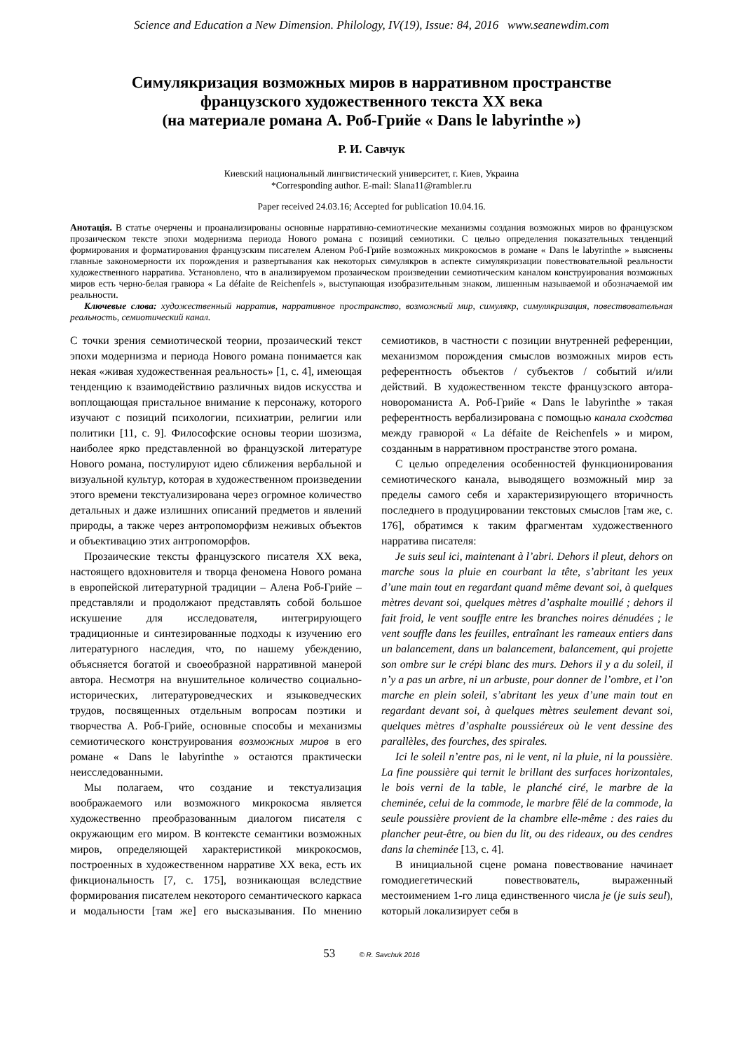Science and Education a New Dimension. Philology, IV(19), Issue: 84, 2016 www.seanewdim.com
Симулякризация возможных миров в нарративном пространстве
французского художественного текста XX века
(на материале романа А. Роб-Грийе « Dans le labyrinthe »)
Р. И. Савчук
Киевский национальный лингвистический университет, г. Киев, Украина
*Corresponding author. E-mail: Slana11@rambler.ru
Paper received 24.03.16; Accepted for publication 10.04.16.
Анотація. В статье очерчены и проанализированы основные нарративно-семиотические механизмы создания возможных миров во французском прозаическом тексте эпохи модернизма периода Нового романа с позиций семиотики. С целью определения показательных тенденций формирования и форматирования французским писателем Аленом Роб-Грийе возможных микрокосмов в романе « Dans le labyrinthe » выяснены главные закономерности их порождения и развертывания как некоторых симулякров в аспекте симулякризации повествовательной реальности художественного нарратива. Установлено, что в анализируемом прозаическом произведении семиотическим каналом конструирования возможных миров есть черно-белая гравюра « La défaite de Reichenfels », выступающая изобразительным знаком, лишенным называемой и обозначаемой им реальности.
Ключевые слова: художественный нарратив, нарративное пространство, возможный мир, симулякр, симулякризация, повествовательная реальность, семиотический канал.
С точки зрения семиотической теории, прозаический текст эпохи модернизма и периода Нового романа понимается как некая «живая художественная реальность» [1, с. 4], имеющая тенденцию к взаимодействию различных видов искусства и воплощающая пристальное внимание к персонажу, которого изучают с позиций психологии, психиатрии, религии или политики [11, с. 9]. Философские основы теории шозизма, наиболее ярко представленной во французской литературе Нового романа, постулируют идею сближения вербальной и визуальной культур, которая в художественном произведении этого времени текстуализирована через огромное количество детальных и даже излишних описаний предметов и явлений природы, а также через антропоморфизм неживых объектов и объективацию этих антропоморфов.
Прозаические тексты французского писателя XX века, настоящего вдохновителя и творца феномена Нового романа в европейской литературной традиции – Алена Роб-Грийе – представляли и продолжают представлять собой большое искушение для исследователя, интегрирующего традиционные и синтезированные подходы к изучению его литературного наследия, что, по нашему убеждению, объясняется богатой и своеобразной нарративной манерой автора. Несмотря на внушительное количество социально-исторических, литературоведческих и языковедческих трудов, посвященных отдельным вопросам поэтики и творчества А. Роб-Грийе, основные способы и механизмы семиотического конструирования возможных миров в его романе « Dans le labyrinthe » остаются практически неисследованными.
Мы полагаем, что создание и текстуализация воображаемого или возможного микрокосма является художественно преобразованным диалогом писателя с окружающим его миром. В контексте семантики возможных миров, определяющей характеристикой микрокосмов, построенных в художественном нарративе XX века, есть их фикциональность [7, с. 175], возникающая вследствие формирования писателем некоторого семантического каркаса и модальности [там же] его высказывания. По мнению семиотиков, в частности с позиции внутренней референции, механизмом порождения смыслов возможных миров есть референтность объектов / субъектов / событий и/или действий. В художественном тексте французского автора-новороманиста А. Роб-Грийе « Dans le labyrinthe » такая референтность вербализирована с помощью канала сходства между гравюрой « La défaite de Reichenfels » и миром, созданным в нарративном пространстве этого романа.
С целью определения особенностей функционирования семиотического канала, выводящего возможный мир за пределы самого себя и характеризирующего вторичность последнего в продуцировании текстовых смыслов [там же, с. 176], обратимся к таким фрагментам художественного нарратива писателя:
Je suis seul ici, maintenant à l’abri. Dehors il pleut, dehors on marche sous la pluie en courbant la tête, s’abritant les yeux d’une main tout en regardant quand même devant soi, à quelques mètres devant soi, quelques mètres d’asphalte mouillé ; dehors il fait froid, le vent souffle entre les branches noires dénudées ; le vent souffle dans les feuilles, entraînant les rameaux entiers dans un balancement, dans un balancement, balancement, qui projette son ombre sur le crépi blanc des murs. Dehors il y a du soleil, il n’y a pas un arbre, ni un arbuste, pour donner de l’ombre, et l’on marche en plein soleil, s’abritant les yeux d’une main tout en regardant devant soi, à quelques mètres seulement devant soi, quelques mètres d’asphalte poussiéreux où le vent dessine des parallèles, des fourches, des spirales.
Ici le soleil n’entre pas, ni le vent, ni la pluie, ni la poussière. La fine poussière qui ternit le brillant des surfaces horizontales, le bois verni de la table, le planché ciré, le marbre de la cheminée, celui de la commode, le marbre fêlé de la commode, la seule poussière provient de la chambre elle-même : des raies du plancher peut-être, ou bien du lit, ou des rideaux, ou des cendres dans la cheminée [13, с. 4].
В инициальной сцене романа повествование начинает гомодиегетический повествователь, выраженный местоимением 1-го лица единственного числа je (je suis seul), который локализирует себя в
53 © R. Savchuk 2016